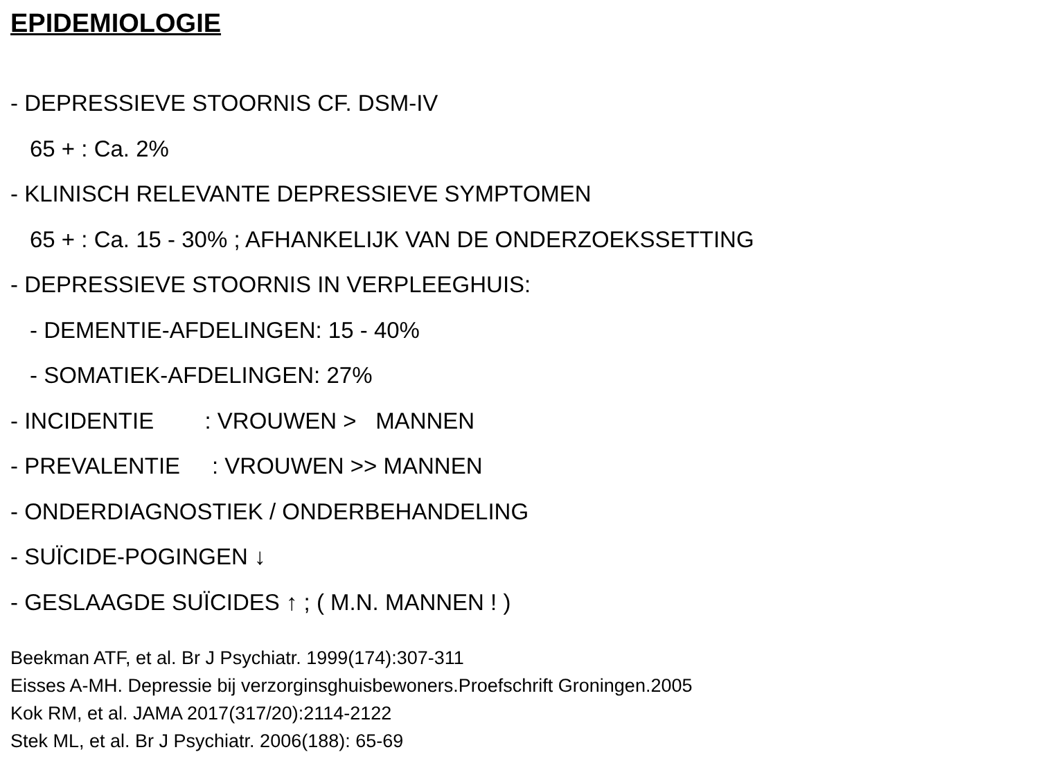EPIDEMIOLOGIE
- DEPRESSIEVE STOORNIS CF. DSM-IV
65 + : Ca. 2%
- KLINISCH RELEVANTE DEPRESSIEVE SYMPTOMEN
65 + : Ca. 15 - 30% ; AFHANKELIJK VAN DE ONDERZOEKSSETTING
- DEPRESSIEVE STOORNIS IN VERPLEEGHUIS:
- DEMENTIE-AFDELINGEN: 15 - 40%
- SOMATIEK-AFDELINGEN: 27%
- INCIDENTIE : VROUWEN > MANNEN
- PREVALENTIE : VROUWEN >> MANNEN
- ONDERDIAGNOSTIEK / ONDERBEHANDELING
- SUÏCIDE-POGINGEN ↓
- GESLAAGDE SUÏCIDES ↑ ; ( M.N. MANNEN ! )
Beekman ATF, et al. Br J Psychiatr. 1999(174):307-311
Eisses A-MH. Depressie bij verzorginsghuisbewoners.Proefschrift Groningen.2005
Kok RM, et al. JAMA 2017(317/20):2114-2122
Stek ML, et al. Br J Psychiatr. 2006(188): 65-69